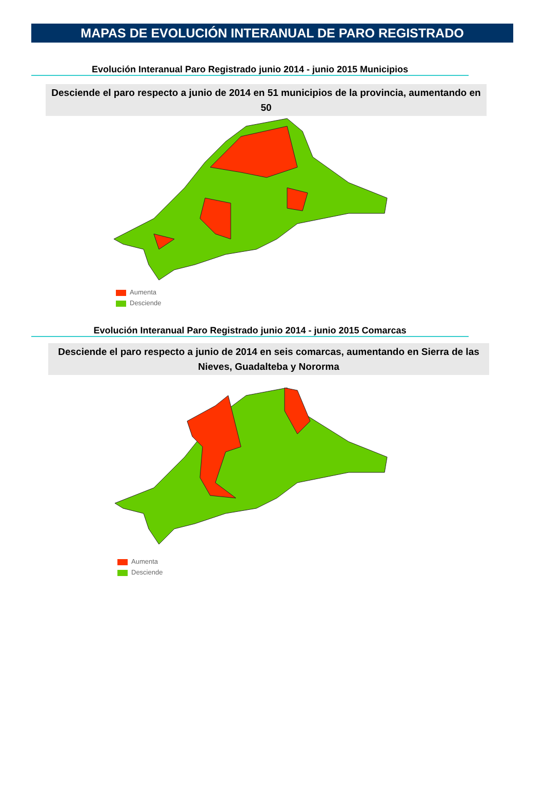MAPAS DE EVOLUCIÓN INTERANUAL DE PARO REGISTRADO
Evolución Interanual Paro Registrado junio 2014 - junio 2015 Municipios
Desciende el paro respecto a junio de 2014 en 51 municipios de la provincia, aumentando en 50
Aumenta
Desciende
Evolución Interanual Paro Registrado junio 2014 - junio 2015 Comarcas
Desciende el paro respecto a junio de 2014 en seis comarcas, aumentando en Sierra de las Nieves, Guadalteba y Nororma
Aumenta
Desciende